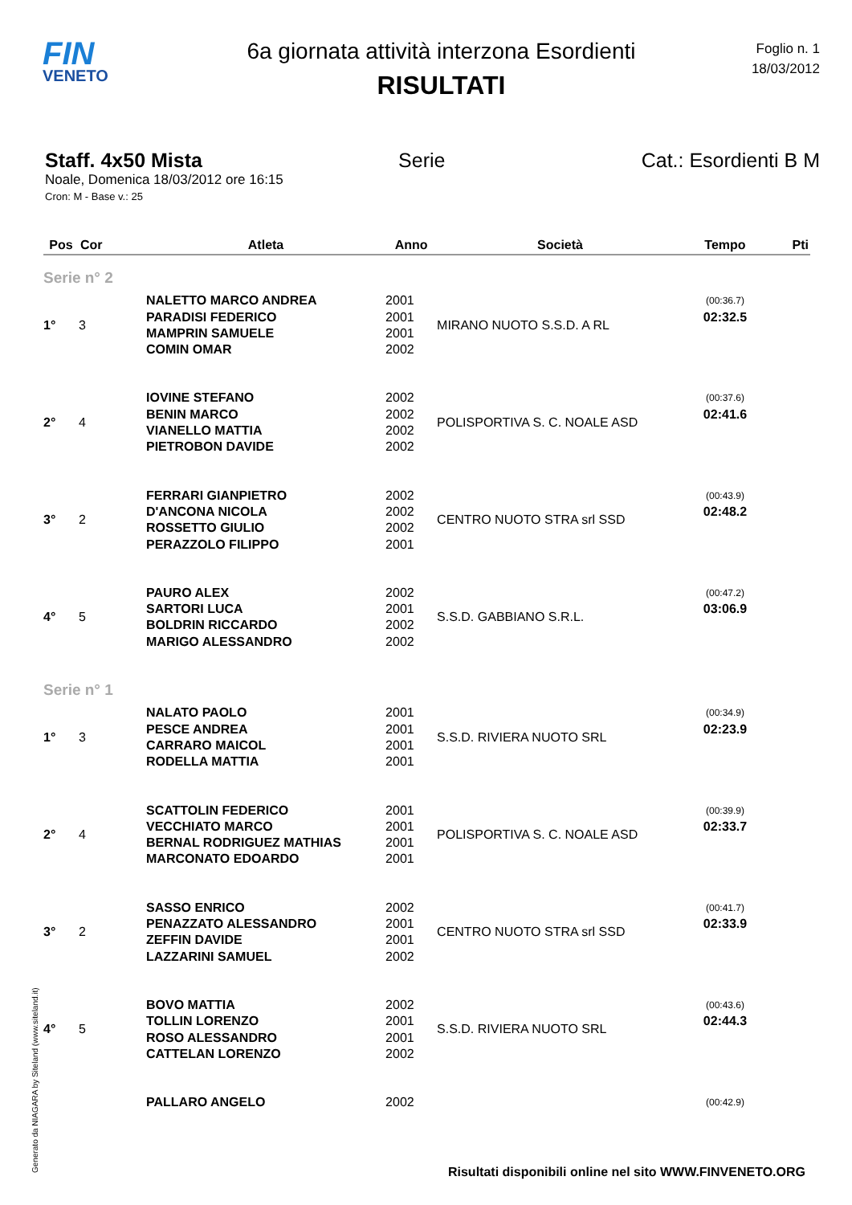FIN
VENETO
6a giornata attività interzona Esordienti
RISULTATI
Foglio n. 1
18/03/2012
Staff. 4x50 Mista Serie Cat.: Esordienti B M
Noale, Domenica 18/03/2012 ore 16:15
Cron: M - Base v.: 25
| Pos | Cor | Atleta | Anno | Società | Tempo | Pti |
| --- | --- | --- | --- | --- | --- | --- |
| Serie n° 2 | | | | | | |
| 1° | 3 | NALETTO MARCO ANDREA | 2001 | MIRANO NUOTO S.S.D. A RL | (00:36.7) | |
| | | PARADISI FEDERICO | 2001 | | 02:32.5 | |
| | | MAMPRIN SAMUELE | 2001 | | | |
| | | COMIN OMAR | 2002 | | | |
| 2° | 4 | IOVINE STEFANO | 2002 | POLISPORTIVA S. C. NOALE ASD | (00:37.6) | |
| | | BENIN MARCO | 2002 | | 02:41.6 | |
| | | VIANELLO MATTIA | 2002 | | | |
| | | PIETROBON DAVIDE | 2002 | | | |
| 3° | 2 | FERRARI GIANPIETRO | 2002 | CENTRO NUOTO STRA srl SSD | (00:43.9) | |
| | | D'ANCONA NICOLA | 2002 | | 02:48.2 | |
| | | ROSSETTO GIULIO | 2002 | | | |
| | | PERAZZOLO FILIPPO | 2001 | | | |
| 4° | 5 | PAURO ALEX | 2002 | S.S.D. GABBIANO S.R.L. | (00:47.2) | |
| | | SARTORI LUCA | 2001 | | 03:06.9 | |
| | | BOLDRIN RICCARDO | 2002 | | | |
| | | MARIGO ALESSANDRO | 2002 | | | |
| Serie n° 1 | | | | | | |
| 1° | 3 | NALATO PAOLO | 2001 | S.S.D. RIVIERA NUOTO SRL | (00:34.9) | |
| | | PESCE ANDREA | 2001 | | 02:23.9 | |
| | | CARRARO MAICOL | 2001 | | | |
| | | RODELLA MATTIA | 2001 | | | |
| 2° | 4 | SCATTOLIN FEDERICO | 2001 | POLISPORTIVA S. C. NOALE ASD | (00:39.9) | |
| | | VECCHIATO MARCO | 2001 | | 02:33.7 | |
| | | BERNAL RODRIGUEZ MATHIAS | 2001 | | | |
| | | MARCONATO EDOARDO | 2001 | | | |
| 3° | 2 | SASSO ENRICO | 2002 | CENTRO NUOTO STRA srl SSD | (00:41.7) | |
| | | PENAZZATO ALESSANDRO | 2001 | | 02:33.9 | |
| | | ZEFFIN DAVIDE | 2001 | | | |
| | | LAZZARINI SAMUEL | 2002 | | | |
| 4° | 5 | BOVO MATTIA | 2002 | S.S.D. RIVIERA NUOTO SRL | (00:43.6) | |
| | | TOLLIN LORENZO | 2001 | | 02:44.3 | |
| | | ROSO ALESSANDRO | 2001 | | | |
| | | CATTELAN LORENZO | 2002 | | | |
| | | PALLARO ANGELO | 2002 | | (00:42.9) | |
Generato da NIAGARA by Siteland (www.siteland.it)
Risultati disponibili online nel sito WWW.FINVENETO.ORG